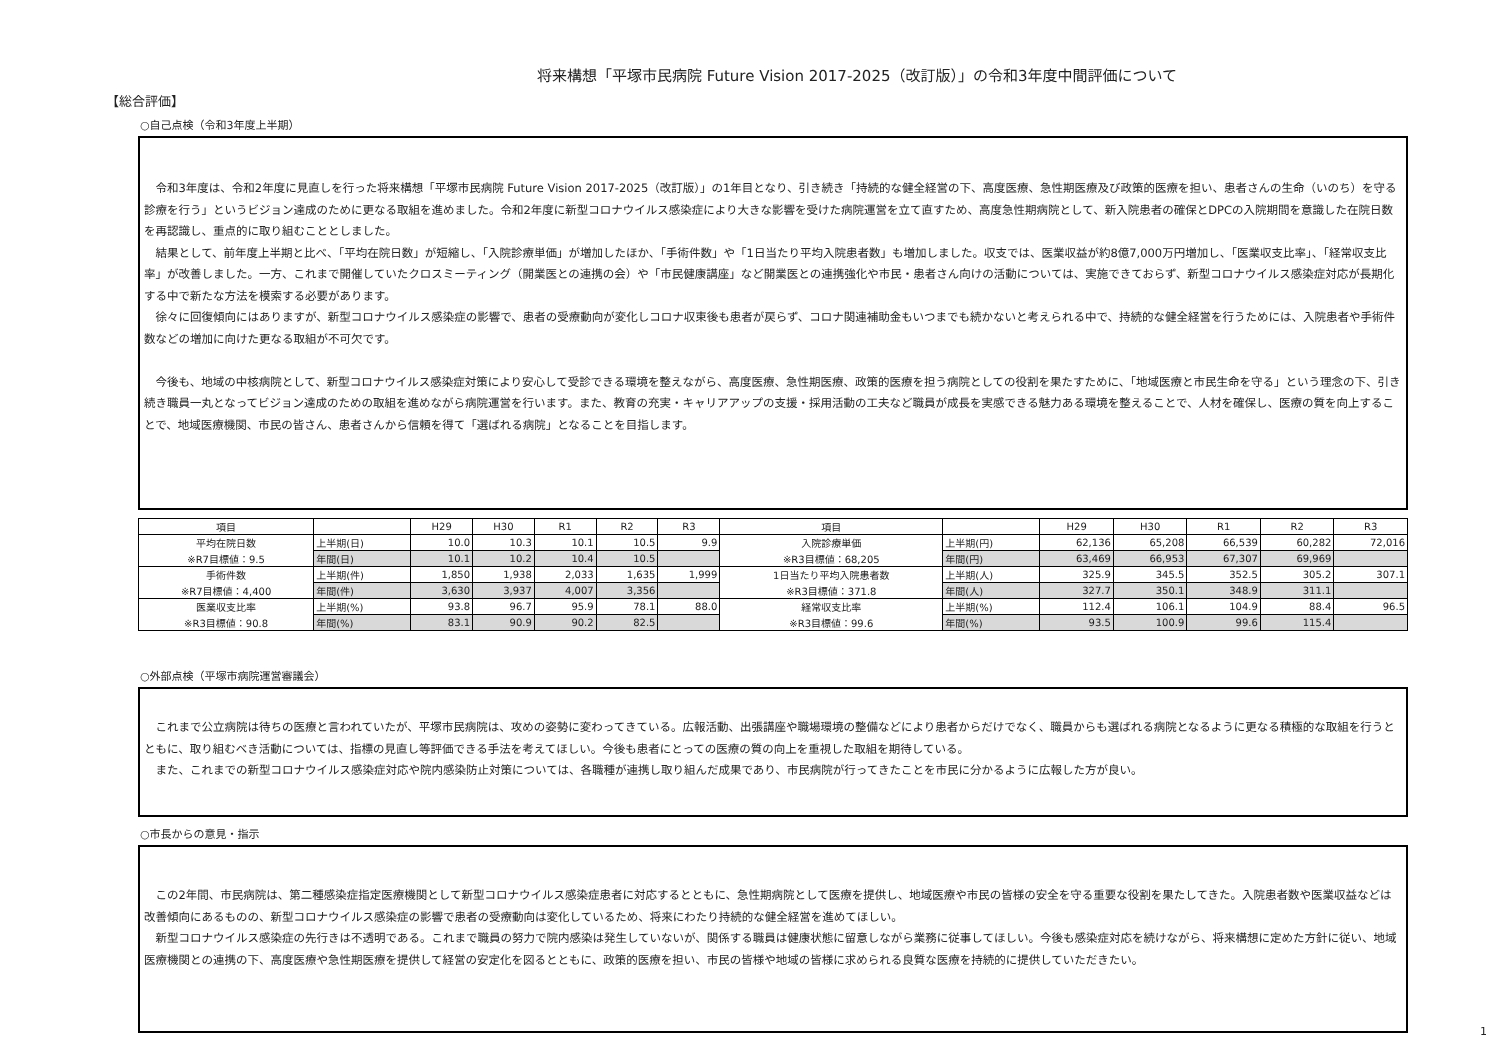将来構想「平塚市民病院 Future Vision 2017-2025（改訂版）」の令和3年度中間評価について
【総合評価】
○自己点検（令和3年度上半期）
令和3年度は、令和2年度に見直しを行った将来構想「平塚市民病院 Future Vision 2017-2025（改訂版）」の1年目となり、引き続き「持続的な健全経営の下、高度医療、急性期医療及び政策的医療を担い、患者さんの生命（いのち）を守る診療を行う」というビジョン達成のために更なる取組を進めました。令和2年度に新型コロナウイルス感染症により大きな影響を受けた病院運営を立て直すため、高度急性期病院として、新入院患者の確保とDPCの入院期間を意識した在院日数を再認識し、重点的に取り組むこととしました。
結果として、前年度上半期と比べ、「平均在院日数」が短縮し、「入院診療単価」が増加したほか、「手術件数」や「1日当たり平均入院患者数」も増加しました。収支では、医業収益が約8億7,000万円増加し、「医業収支比率」、「経常収支比率」が改善しました。一方、これまで開催していたクロスミーティング（開業医との連携の会）や「市民健康講座」など開業医との連携強化や市民・患者さん向けの活動については、実施できておらず、新型コロナウイルス感染症対応が長期化する中で新たな方法を模索する必要があります。
徐々に回復傾向にはありますが、新型コロナウイルス感染症の影響で、患者の受療動向が変化しコロナ収束後も患者が戻らず、コロナ関連補助金もいつまでも続かないと考えられる中で、持続的な健全経営を行うためには、入院患者や手術件数などの増加に向けた更なる取組が不可欠です。
今後も、地域の中核病院として、新型コロナウイルス感染症対策により安心して受診できる環境を整えながら、高度医療、急性期医療、政策的医療を担う病院としての役割を果たすために、「地域医療と市民生命を守る」という理念の下、引き続き職員一丸となってビジョン達成のための取組を進めながら病院運営を行います。また、教育の充実・キャリアアップの支援・採用活動の工夫など職員が成長を実感できる魅力ある環境を整えることで、人材を確保し、医療の質を向上することで、地域医療機関、市民の皆さん、患者さんから信頼を得て「選ばれる病院」となることを目指します。
| 項目 | | H29 | H30 | R1 | R2 | R3 | 項目 | | H29 | H30 | R1 | R2 | R3 |
| --- | --- | --- | --- | --- | --- | --- | --- | --- | --- | --- | --- | --- | --- |
| 平均在院日数 | 上半期(日) | 10.0 | 10.3 | 10.1 | 10.5 | 9.9 | 入院診療単価 | 上半期(円) | 62,136 | 65,208 | 66,539 | 60,282 | 72,016 |
| ※R7目標値：9.5 | 年間(日) | 10.1 | 10.2 | 10.4 | 10.5 | | ※R3目標値：68,205 | 年間(円) | 63,469 | 66,953 | 67,307 | 69,969 | |
| 手術件数 | 上半期(件) | 1,850 | 1,938 | 2,033 | 1,635 | 1,999 | 1日当たり平均入院患者数 | 上半期(人) | 325.9 | 345.5 | 352.5 | 305.2 | 307.1 |
| ※R7目標値：4,400 | 年間(件) | 3,630 | 3,937 | 4,007 | 3,356 | | ※R3目標値：371.8 | 年間(人) | 327.7 | 350.1 | 348.9 | 311.1 | |
| 医業収支比率 | 上半期(%) | 93.8 | 96.7 | 95.9 | 78.1 | 88.0 | 経常収支比率 | 上半期(%) | 112.4 | 106.1 | 104.9 | 88.4 | 96.5 |
| ※R3目標値：90.8 | 年間(%) | 83.1 | 90.9 | 90.2 | 82.5 | | ※R3目標値：99.6 | 年間(%) | 93.5 | 100.9 | 99.6 | 115.4 | |
○外部点検（平塚市病院運営審議会）
これまで公立病院は待ちの医療と言われていたが、平塚市民病院は、攻めの姿勢に変わってきている。広報活動、出張講座や職場環境の整備などにより患者からだけでなく、職員からも選ばれる病院となるように更なる積極的な取組を行うとともに、取り組むべき活動については、指標の見直し等評価できる手法を考えてほしい。今後も患者にとっての医療の質の向上を重視した取組を期待している。
また、これまでの新型コロナウイルス感染症対応や院内感染防止対策については、各職種が連携し取り組んだ成果であり、市民病院が行ってきたことを市民に分かるように広報した方が良い。
○市長からの意見・指示
この2年間、市民病院は、第二種感染症指定医療機関として新型コロナウイルス感染症患者に対応するとともに、急性期病院として医療を提供し、地域医療や市民の皆様の安全を守る重要な役割を果たしてきた。入院患者数や医業収益などは改善傾向にあるものの、新型コロナウイルス感染症の影響で患者の受療動向は変化しているため、将来にわたり持続的な健全経営を進めてほしい。
新型コロナウイルス感染症の先行きは不透明である。これまで職員の努力で院内感染は発生していないが、関係する職員は健康状態に留意しながら業務に従事してほしい。今後も感染症対応を続けながら、将来構想に定めた方針に従い、地域医療機関との連携の下、高度医療や急性期医療を提供して経営の安定化を図るとともに、政策的医療を担い、市民の皆様や地域の皆様に求められる良質な医療を持続的に提供していただきたい。
1